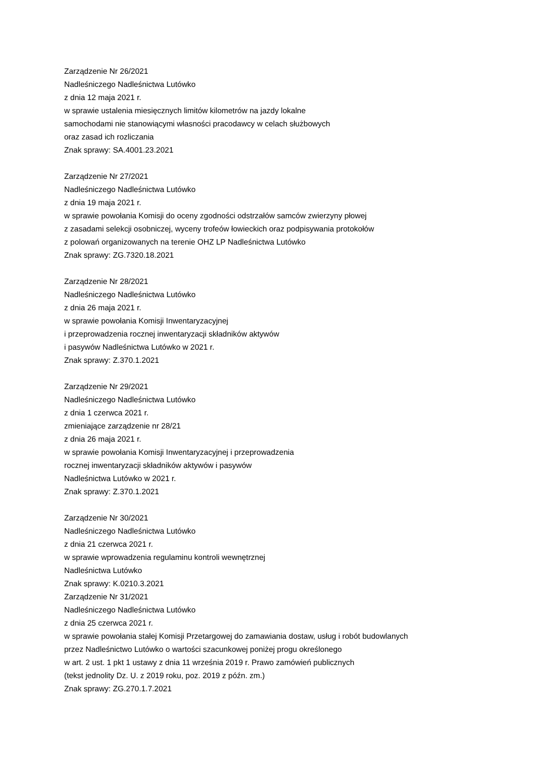Zarządzenie Nr 26/2021
Nadleśniczego Nadleśnictwa Lutówko
z dnia 12 maja 2021 r.
w sprawie ustalenia miesięcznych limitów kilometrów na jazdy lokalne
samochodami nie stanowiącymi własności pracodawcy w celach służbowych
oraz zasad ich rozliczania
Znak sprawy: SA.4001.23.2021
Zarządzenie Nr 27/2021
Nadleśniczego Nadleśnictwa Lutówko
z dnia 19 maja 2021 r.
w sprawie powołania Komisji do oceny zgodności odstrzałów samców zwierzyny płowej
z zasadami selekcji osobniczej, wyceny trofeów łowieckich oraz podpisywania protokołów
z polowań organizowanych na terenie OHZ LP Nadleśnictwa Lutówko
Znak sprawy: ZG.7320.18.2021
Zarządzenie Nr 28/2021
Nadleśniczego Nadleśnictwa Lutówko
z dnia 26 maja 2021 r.
w sprawie powołania Komisji Inwentaryzacyjnej
i przeprowadzenia rocznej inwentaryzacji składników aktywów
i pasywów Nadleśnictwa Lutówko w 2021 r.
Znak sprawy: Z.370.1.2021
Zarządzenie Nr 29/2021
Nadleśniczego Nadleśnictwa Lutówko
z dnia 1 czerwca 2021 r.
zmieniające zarządzenie nr 28/21
z dnia 26 maja 2021 r.
w sprawie powołania Komisji Inwentaryzacyjnej i przeprowadzenia
rocznej inwentaryzacji składników aktywów i pasywów
Nadleśnictwa Lutówko w 2021 r.
Znak sprawy: Z.370.1.2021
Zarządzenie Nr 30/2021
Nadleśniczego Nadleśnictwa Lutówko
z dnia 21 czerwca 2021 r.
w sprawie wprowadzenia regulaminu kontroli wewnętrznej
Nadleśnictwa Lutówko
Znak sprawy: K.0210.3.2021
Zarządzenie Nr 31/2021
Nadleśniczego Nadleśnictwa Lutówko
z dnia 25 czerwca 2021 r.
w sprawie powołania stałej Komisji Przetargowej do zamawiania dostaw, usług i robót budowlanych
przez Nadleśnictwo Lutówko o wartości szacunkowej poniżej progu określonego
w art. 2 ust. 1 pkt 1 ustawy z dnia 11 września 2019 r. Prawo zamówień publicznych
(tekst jednolity Dz. U. z 2019 roku, poz. 2019 z późn. zm.)
Znak sprawy: ZG.270.1.7.2021